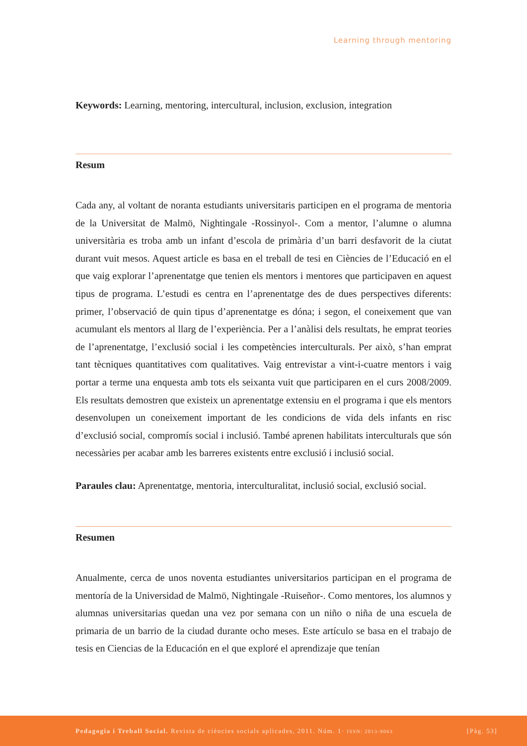Learning through mentoring
Keywords: Learning, mentoring, intercultural, inclusion, exclusion, integration
Resum
Cada any, al voltant de noranta estudiants universitaris participen en el programa de mentoria de la Universitat de Malmö, Nightingale -Rossinyol-. Com a mentor, l’alumne o alumna universitària es troba amb un infant d’escola de primària d’un barri desfavorit de la ciutat durant vuit mesos. Aquest article es basa en el treball de tesi en Ciències de l’Educació en el que vaig explorar l’aprenentatge que tenien els mentors i mentores que participaven en aquest tipus de programa. L’estudi es centra en l’aprenentatge des de dues perspectives diferents: primer, l’observació de quin tipus d’aprenentatge es dóna; i segon, el coneixement que van acumulant els mentors al llarg de l’experiència. Per a l’anàlisi dels resultats, he emprat teories de l’aprenentatge, l’exclusió social i les competències interculturals. Per això, s’han emprat tant tècniques quantitatives com qualitatives. Vaig entrevistar a vint-i-cuatre mentors i vaig portar a terme una enquesta amb tots els seixanta vuit que participaren en el curs 2008/2009. Els resultats demostren que existeix un aprenentatge extensiu en el programa i que els mentors desenvolupen un coneixement important de les condicions de vida dels infants en risc d’exclusió social, compromís social i inclusió. També aprenen habilitats interculturals que són necessàries per acabar amb les barreres existents entre exclusió i inclusió social.
Paraules clau: Aprenentatge, mentoria, interculturalitat, inclusió social, exclusió social.
Resumen
Anualmente, cerca de unos noventa estudiantes universitarios participan en el programa de mentoría de la Universidad de Malmö, Nightingale -Ruiseñor-. Como mentores, los alumnos y alumnas universitarias quedan una vez por semana con un niño o niña de una escuela de primaria de un barrio de la ciudad durante ocho meses. Este artículo se basa en el trabajo de tesis en Ciencias de la Educación en el que exploré el aprendizaje que tenían
Pedagogia i Treball Social. Revista de ciències socials aplicades, 2011. Núm. 1· ISSN: 2013-9063 [Pàg. 53]